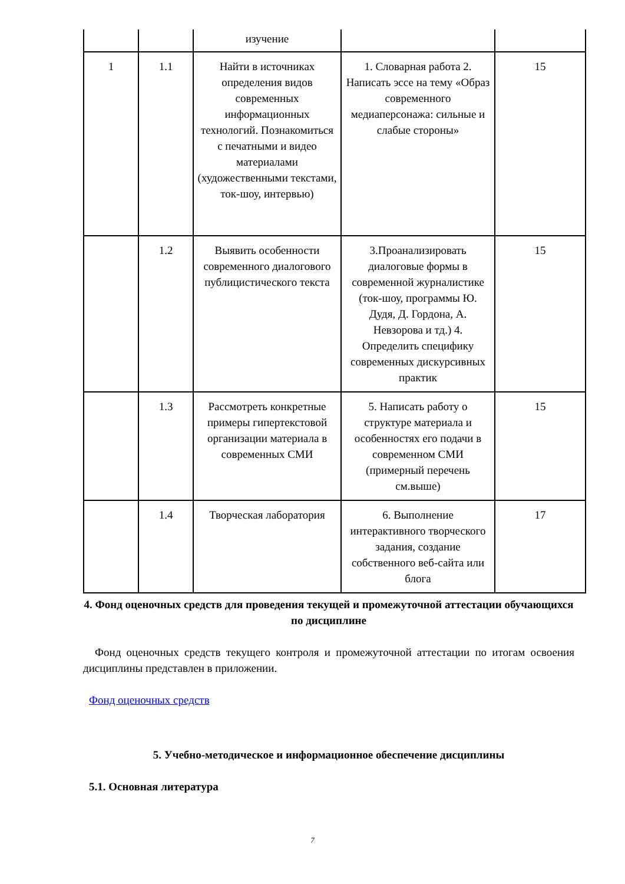| | | изучение | | |
| 1 | 1.1 | Найти в источниках определения видов современных информационных технологий. Познакомиться с печатными и видео материалами (художественными текстами, ток-шоу, интервью) | 1. Словарная работа 2. Написать эссе на тему «Образ современного медиаперсонажа: сильные и слабые стороны» | 15 |
| | 1.2 | Выявить особенности современного диалогового публицистического текста | 3.Проанализировать диалоговые формы в современной журналистике (ток-шоу, программы Ю. Дудя, Д. Гордона, А. Невзорова и тд.) 4. Определить специфику современных дискурсивных практик | 15 |
| | 1.3 | Рассмотреть конкретные примеры гипертекстовой организации материала в современных СМИ | 5. Написать работу о структуре материала и особенностях его подачи в современном СМИ (примерный перечень см.выше) | 15 |
| | 1.4 | Творческая лаборатория | 6. Выполнение интерактивного творческого задания, создание собственного веб-сайта или блога | 17 |
4. Фонд оценочных средств для проведения текущей и промежуточной аттестации обучающихся по дисциплине
Фонд оценочных средств текущего контроля и промежуточной аттестации по итогам освоения дисциплины представлен в приложении.
Фонд оценочных средств
5. Учебно-методическое и информационное обеспечение дисциплины
5.1. Основная литература
7